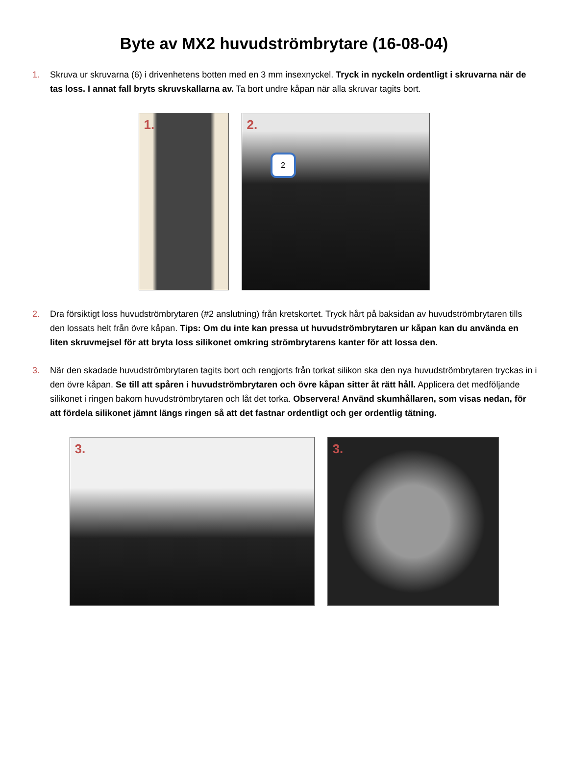Byte av MX2 huvudströmbrytare (16-08-04)
1. Skruva ur skruvarna (6) i drivenhetens botten med en 3 mm insexnyckel. Tryck in nyckeln ordentligt i skruvarna när de tas loss. I annat fall bryts skruvskallarna av. Ta bort undre kåpan när alla skruvar tagits bort.
1.
2.
2
2. Dra försiktigt loss huvudströmbrytaren (#2 anslutning) från kretskortet. Tryck hårt på baksidan av huvudströmbrytaren tills den lossats helt från övre kåpan. Tips: Om du inte kan pressa ut huvudströmbrytaren ur kåpan kan du använda en liten skruvmejsel för att bryta loss silikonet omkring strömbrytarens kanter för att lossa den.
3. När den skadade huvudströmbrytaren tagits bort och rengjorts från torkat silikon ska den nya huvudströmbrytaren tryckas in i den övre kåpan. Se till att spåren i huvudströmbrytaren och övre kåpan sitter åt rätt håll. Applicera det medföljande silikonet i ringen bakom huvudströmbrytaren och låt det torka. Observera! Använd skumhållaren, som visas nedan, för att fördela silikonet jämnt längs ringen så att det fastnar ordentligt och ger ordentlig tätning.
3.
3.